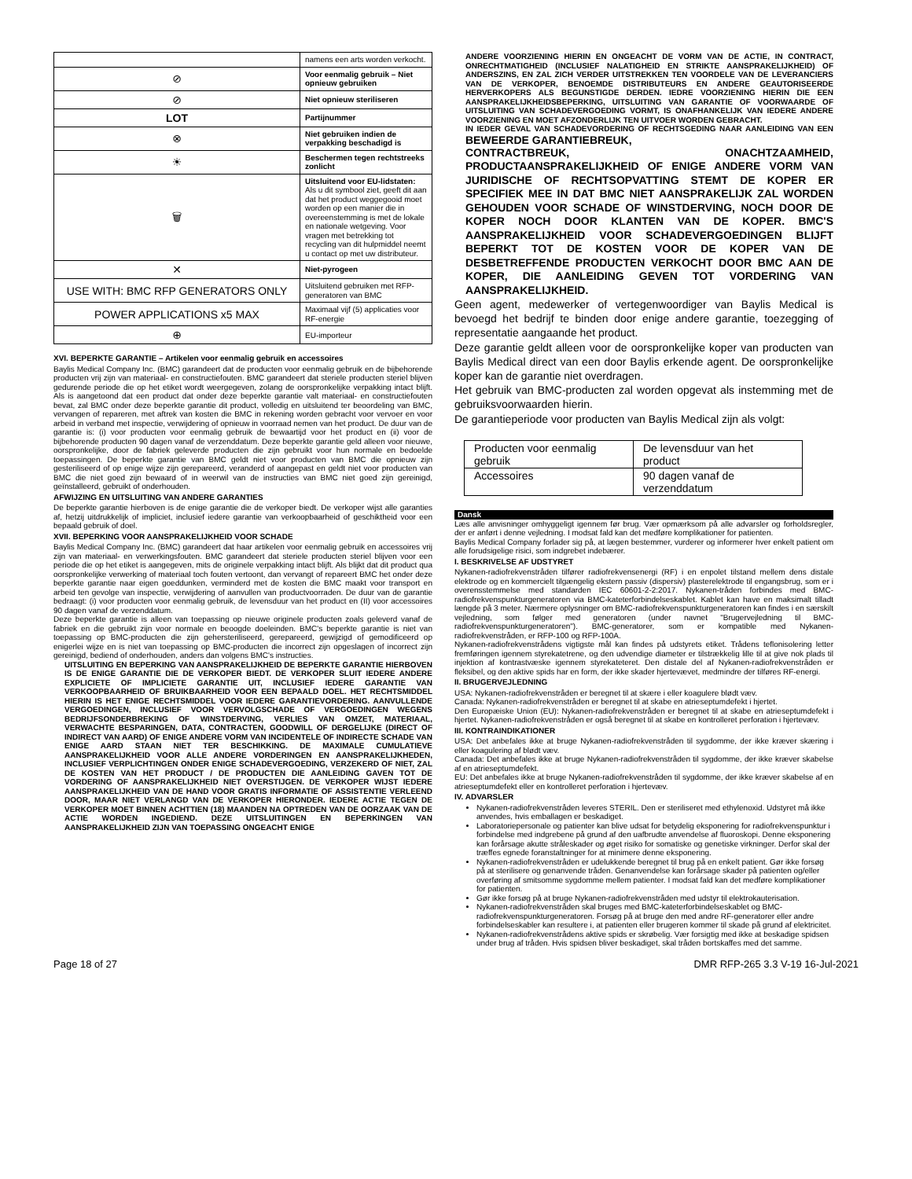| | namens een arts worden verkocht. |
| ⊘ | Voor eenmalig gebruik – Niet opnieuw gebruiken |
| ⊘ | Niet opnieuw steriliseren |
| LOT | Partijnummer |
| ⊗ | Niet gebruiken indien de verpakking beschadigd is |
| ☀ | Beschermen tegen rechtstreeks zonlicht |
| 🗑 | Uitsluitend voor EU-lidstaten: Als u dit symbool ziet, geeft dit aan dat het product weggegooid moet worden op een manier die in overeenstemming is met de lokale en nationale wetgeving. Voor vragen met betrekking tot recycling van dit hulpmiddel neemt u contact op met uw distributeur. |
| ✕ | Niet-pyrogeen |
| USE WITH: BMC RFP GENERATORS ONLY | Uitsluitend gebruiken met RFP-generatoren van BMC |
| POWER APPLICATIONS x5 MAX | Maximaal vijf (5) applicaties voor RF-energie |
| ⊕ | EU-importeur |
XVI. BEPERKTE GARANTIE – Artikelen voor eenmalig gebruik en accessoires
Baylis Medical Company Inc. (BMC) garandeert dat de producten voor eenmalig gebruik en de bijbehorende producten vrij zijn van materiaal- en constructiefouten. BMC garandeert dat steriele producten steriel blijven gedurende periode die op het etiket wordt weergegeven, zolang de oorspronkelijke verpakking intact blijft. Als is aangetoond dat een product dat onder deze beperkte garantie valt materiaal- en constructiefouten bevat, zal BMC onder deze beperkte garantie dit product, volledig en uitsluitend ter beoordeling van BMC, vervangen of repareren, met aftrek van kosten die BMC in rekening worden gebracht voor vervoer en voor arbeid in verband met inspectie, verwijdering of opnieuw in voorraad nemen van het product. De duur van de garantie is: (i) voor producten voor eenmalig gebruik de bewaartijd voor het product en (ii) voor de bijbehorende producten 90 dagen vanaf de verzenddatum. Deze beperkte garantie geld alleen voor nieuwe, oorspronkelijke, door de fabriek geleverde producten die zijn gebruikt voor hun normale en bedoelde toepassingen. De beperkte garantie van BMC geldt niet voor producten van BMC die opnieuw zijn gesteriliseerd of op enige wijze zijn gerepareerd, veranderd of aangepast en geldt niet voor producten van BMC die niet goed zijn bewaard of in weerwil van de instructies van BMC niet goed zijn gereinigd, geïnstalleerd, gebruikt of onderhouden.
AFWIJZING EN UITSLUITING VAN ANDERE GARANTIES
De beperkte garantie hierboven is de enige garantie die de verkoper biedt. De verkoper wijst alle garanties af, hetzij uitdrukkelijk of impliciet, inclusief iedere garantie van verkoopbaarheid of geschiktheid voor een bepaald gebruik of doel.
XVII. BEPERKING VOOR AANSPRAKELIJKHEID VOOR SCHADE
Baylis Medical Company Inc. (BMC) garandeert dat haar artikelen voor eenmalig gebruik en accessoires vrij zijn van materiaal- en verwerkingsfouten. BMC garandeert dat steriele producten steriel blijven voor een periode die op het etiket is aangegeven, mits de originele verpakking intact blijft. Als blijkt dat dit product qua oorspronkelijke verwerking of materiaal toch fouten vertoont, dan vervangt of repareert BMC het onder deze beperkte garantie naar eigen goeddunken, verminderd met de kosten die BMC maakt voor transport en arbeid ten gevolge van inspectie, verwijdering of aanvullen van productvoorraden. De duur van de garantie bedraagt: (i) voor producten voor eenmalig gebruik, de levensduur van het product en (II) voor accessoires 90 dagen vanaf de verzenddatum.
Deze beperkte garantie is alleen van toepassing op nieuwe originele producten zoals geleverd vanaf de fabriek en die gebruikt zijn voor normale en beoogde doeleinden. BMC's beperkte garantie is niet van toepassing op BMC-producten die zijn gehersteriliseerd, gerepareerd, gewijzigd of gemodificeerd op enigerlei wijze en is niet van toepassing op BMC-producten die incorrect zijn opgeslagen of incorrect zijn gereinigd, bediend of onderhouden, anders dan volgens BMC's instructies.
UITSLUITING EN BEPERKING VAN AANSPRAKELIJKHEID DE BEPERKTE GARANTIE HIERBOVEN IS DE ENIGE GARANTIE DIE DE VERKOPER BIEDT. DE VERKOPER SLUIT IEDERE ANDERE EXPLICIETE OF IMPLICIETE GARANTIE UIT, INCLUSIEF IEDERE GARANTIE VAN VERKOOPBAARHEID OF BRUIKBAARHEID VOOR EEN BEPAALD DOEL. HET RECHTSMIDDEL HIERIN IS HET ENIGE RECHTSMIDDEL VOOR IEDERE GARANTIEVORDERING. AANVULLENDE VERGOEDINGEN, INCLUSIEF VOOR VERVOLGSCHADE OF VERGOEDINGEN WEGENS BEDRIJFSONDERBREKING OF WINSTDERVING, VERLIES VAN OMZET, MATERIAAL, VERWACHTE BESPARINGEN, DATA, CONTRACTEN, GOODWILL OF DERGELIJKE (DIRECT OF INDIRECT VAN AARD) OF ENIGE ANDERE VORM VAN INCIDENTELE OF INDIRECTE SCHADE VAN ENIGE AARD STAAN NIET TER BESCHIKKING. DE MAXIMALE CUMULATIEVE AANSPRAKELIJKHEID VOOR ALLE ANDERE VORDERINGEN EN AANSPRAKELIJKHEDEN, INCLUSIEF VERPLICHTINGEN ONDER ENIGE SCHADEVERGOEDING, VERZEKERD OF NIET, ZAL DE KOSTEN VAN HET PRODUCT / DE PRODUCTEN DIE AANLEIDING GAVEN TOT DE VORDERING OF AANSPRAKELIJKHEID NIET OVERSTIJGEN. DE VERKOPER WIJST IEDERE AANSPRAKELIJKHEID VAN DE HAND VOOR GRATIS INFORMATIE OF ASSISTENTIE VERLEEND DOOR, MAAR NIET VERLANGD VAN DE VERKOPER HIERONDER. IEDERE ACTIE TEGEN DE VERKOPER MOET BINNEN ACHTTIEN (18) MAANDEN NA OPTREDEN VAN DE OORZAAK VAN DE ACTIE WORDEN INGEDIEND. DEZE UITSLUITINGEN EN BEPERKINGEN VAN AANSPRAKELIJKHEID ZIJN VAN TOEPASSING ONGEACHT ENIGE
ANDERE VOORZIENING HIERIN EN ONGEACHT DE VORM VAN DE ACTIE, IN CONTRACT, ONRECHTMATIGHEID (INCLUSIEF NALATIGHEID EN STRIKTE AANSPRAKELIJKHEID) OF ANDERSZINS, EN ZAL ZICH VERDER UITSTREKKEN TEN VOORDELE VAN DE LEVERANCIERS VAN DE VERKOPER, BENOEMDE DISTRIBUTEURS EN ANDERE GEAUTORISEERDE HERVERKOPERS ALS BEGUNSTIGDE DERDEN. IEDRE VOORZIENING HIERIN DIE EEN AANSPRAKELIJKHEIDSBEPERKING, UITSLUITING VAN GARANTIE OF VOORWAARDE OF UITSLUITING VAN SCHADEVERGOEDING VORMT, IS ONAFHANKELIJK VAN IEDERE ANDERE VOORZIENING EN MOET AFZONDERLIJK TEN UITVOER WORDEN GEBRACHT.
IN IEDER GEVAL VAN SCHADEVORDERING OF RECHTSGEDING NAAR AANLEIDING VAN EEN BEWEERDE GARANTIEBREUK,
CONTRACTBREUK, ONACHTZAAMHEID, PRODUCTAANSPRAKELIJKHEID OF ENIGE ANDERE VORM VAN JURIDISCHE OF RECHTSOPVATTING STEMT DE KOPER ER SPECIFIEK MEE IN DAT BMC NIET AANSPRAKELIJK ZAL WORDEN GEHOUDEN VOOR SCHADE OF WINSTDERVING, NOCH DOOR DE KOPER NOCH DOOR KLANTEN VAN DE KOPER. BMC'S AANSPRAKELIJKHEID VOOR SCHADEVERGOEDINGEN BLIJFT BEPERKT TOT DE KOSTEN VOOR DE KOPER VAN DE DESBETREFFENDE PRODUCTEN VERKOCHT DOOR BMC AAN DE KOPER, DIE AANLEIDING GEVEN TOT VORDERING VAN AANSPRAKELIJKHEID.
Geen agent, medewerker of vertegenwoordiger van Baylis Medical is bevoegd het bedrijf te binden door enige andere garantie, toezegging of representatie aangaande het product.
Deze garantie geldt alleen voor de oorspronkelijke koper van producten van Baylis Medical direct van een door Baylis erkende agent. De oorspronkelijke koper kan de garantie niet overdragen.
Het gebruik van BMC-producten zal worden opgevat als instemming met de gebruiksvoorwaarden hierin.
De garantieperiode voor producten van Baylis Medical zijn als volgt:
| Producten voor eenmalig gebruik | De levensduur van het product |
| Accessoires | 90 dagen vanaf de verzenddatum |
Dansk
Læs alle anvisninger omhyggeligt igennem før brug. Vær opmærksom på alle advarsler og forholdsregler, der er anført i denne vejledning. I modsat fald kan det medføre komplikationer for patienten.
Baylis Medical Company forlader sig på, at lægen bestemmer, vurderer og informerer hver enkelt patient om alle forudsigelige risici, som indgrebet indebærer.
I. BESKRIVELSE AF UDSTYRET
Nykanen-radiofrekvenstråden tilfører radiofrekvensenergi (RF) i en enpolet tilstand mellem dens distale elektrode og en kommercielt tilgængelig ekstern passiv (dispersiv) plasterelektrode til engangsbrug, som er i overensstemmelse med standarden IEC 60601-2-2:2017. Nykanen-tråden forbindes med BMC-radiofrekvenspunkturgeneratoren via BMC-kateterforbindelseskablet. Kablet kan have en maksimalt tilladt længde på 3 meter. Nærmere oplysninger om BMC-radiofrekvenspunkturgeneratoren kan findes i en særskilt vejledning, som følger med generatoren (under navnet "Brugervejledning til BMC-radiofrekvenspunkturgeneratoren"). BMC-generatorer, som er kompatible med Nykanen-radiofrekvenstråden, er RFP-100 og RFP-100A.
Nykanen-radiofrekvenstrådens vigtigste mål kan findes på udstyrets etiket. Trådens teflonisolering letter fremføringen igennem styrekatetrene, og den udvendige diameter er tilstrækkelig lille til at give nok plads til injektion af kontrastvæske igennem styrekateteret. Den distale del af Nykanen-radiofrekvenstråden er fleksibel, og den aktive spids har en form, der ikke skader hjertevævet, medmindre der tilføres RF-energi.
II. BRUGERVEJLEDNING
USA: Nykanen-radiofrekvenstråden er beregnet til at skære i eller koagulere blødt væv.
Canada: Nykanen-radiofrekvenstråden er beregnet til at skabe en atrieseptumdefekt i hjertet.
Den Europæiske Union (EU): Nykanen-radiofrekvenstråden er beregnet til at skabe en atrieseptumdefekt i hjertet. Nykanen-radiofrekvenstråden er også beregnet til at skabe en kontrolleret perforation i hjertevæv.
III. KONTRAINDIKATIONER
USA: Det anbefales ikke at bruge Nykanen-radiofrekvenstråden til sygdomme, der ikke kræver skæring i eller koagulering af blødt væv.
Canada: Det anbefales ikke at bruge Nykanen-radiofrekvenstråden til sygdomme, der ikke kræver skabelse af en atrieseptumdefekt.
EU: Det anbefales ikke at bruge Nykanen-radiofrekvenstråden til sygdomme, der ikke kræver skabelse af en atrieseptumdefekt eller en kontrolleret perforation i hjertevæv.
IV. ADVARSLER
Nykanen-radiofrekvenstråden leveres STERIL. Den er steriliseret med ethylenoxid. Udstyret må ikke anvendes, hvis emballagen er beskadiget.
Laboratoriepersonale og patienter kan blive udsat for betydelig eksponering for radiofrekvenspunktur i forbindelse med indgrebene på grund af den uafbrudte anvendelse af fluoroskopi. Denne eksponering kan forårsage akutte stråleskader og øget risiko for somatiske og genetiske virkninger. Derfor skal der træffes egnede foranstaltninger for at minimere denne eksponering.
Nykanen-radiofrekvenstråden er udelukkende beregnet til brug på en enkelt patient. Gør ikke forsøg på at sterilisere og genanvende tråden. Genanvendelse kan forårsage skader på patienten og/eller overføring af smitsomme sygdomme mellem patienter. I modsat fald kan det medføre komplikationer for patienten.
Gør ikke forsøg på at bruge Nykanen-radiofrekvenstråden med udstyr til elektrokauterisation.
Nykanen-radiofrekvenstråden skal bruges med BMC-kateterforbindelseskablet og BMC-radiofrekvenspunkturgeneratoren. Forsøg på at bruge den med andre RF-generatorer eller andre forbindelseskabler kan resultere i, at patienten eller brugeren kommer til skade på grund af elektricitet.
Nykanen-radiofrekvenstrådens aktive spids er skrøbelig. Vær forsigtig med ikke at beskadige spidsen under brug af tråden. Hvis spidsen bliver beskadiget, skal tråden bortskaffes med det samme.
Page 18 of 27 DMR RFP-265 3.3 V-19 16-Jul-2021